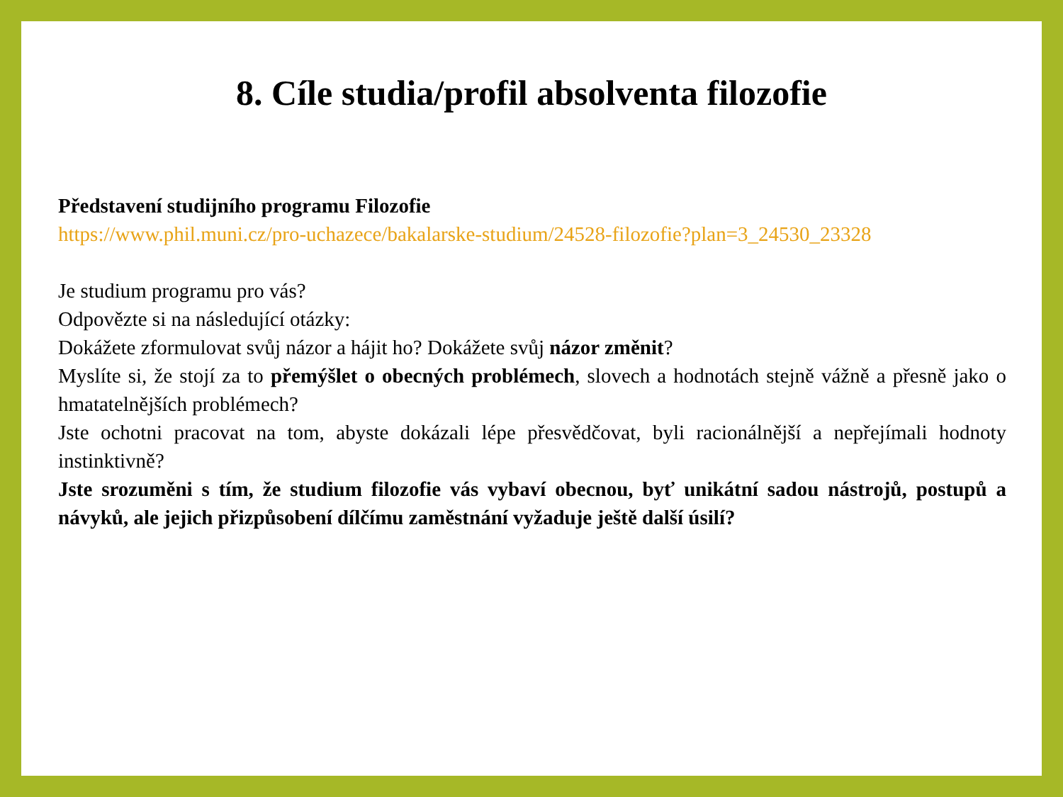8. Cíle studia/profil absolventa filozofie
Představení studijního programu Filozofie
https://www.phil.muni.cz/pro-uchazece/bakalarske-studium/24528-filozofie?plan=3_24530_23328
Je studium programu pro vás?
Odpovězte si na následující otázky:
Dokážete zformulovat svůj názor a hájit ho? Dokážete svůj názor změnit?
Myslíte si, že stojí za to přemýšlet o obecných problémech, slovech a hodnotách stejně vážně a přesně jako o hmatatelnějších problémech?
Jste ochotni pracovat na tom, abyste dokázali lépe přesvědčovat, byli racionálnější a nepřejímali hodnoty instinktivně?
Jste srozuměni s tím, že studium filozofie vás vybaví obecnou, byť unikátní sadou nástrojů, postupů a návyků, ale jejich přizpůsobení dílčímu zaměstnání vyžaduje ještě další úsilí?